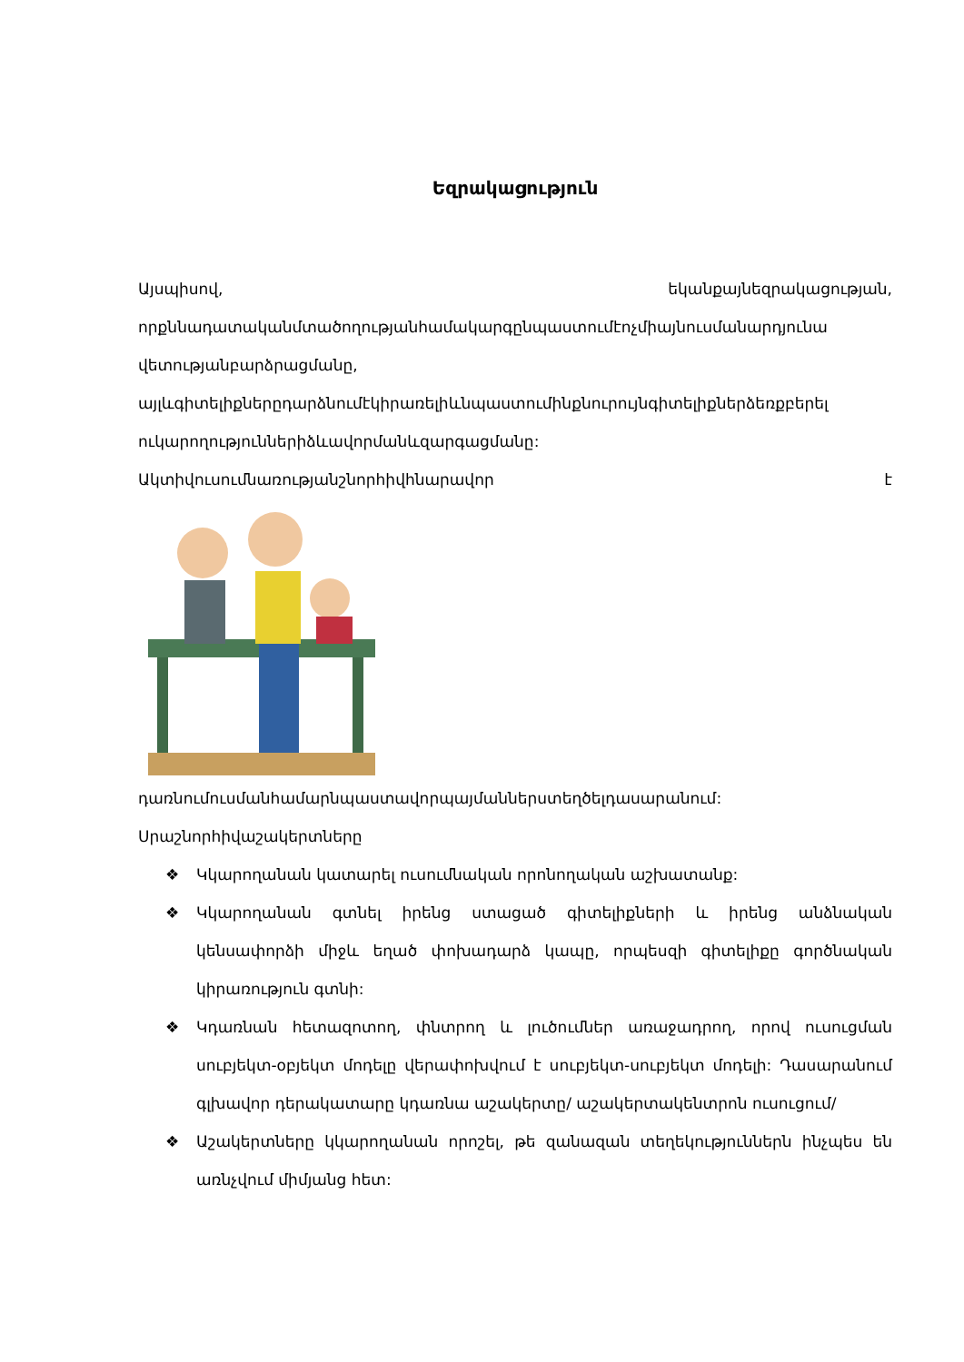Եզրակացություն
Այսպիսով, եկանքայնեզրակացության,
որքննադատականմտածողությանհամակարգընպաստումէոչմիայնուսմանարդյունա
վետությանբարձրացմանը,
այլևգիտելիքներըդարձնումէկիրառելիևնպաստումինքնուրույնգիտելիքներձեռքբերել
ուկարողություններիձևավորմանևզարգացմանը:
Ակտիվուսումնառությանշնորհիվհնարավոր է
դառնումուսմանհամարնպաստավորպայմաններստեղծելդասարանում:
Սրաշնորհիվաշակերտները
❖ Կկարողանան կատարել ուսումնական որոնողական աշխատանք:
❖ Կկարողանան գտնել իրենց ստացած գիտելիքների և իրենց անձնական կենսափորձի միջև եղած փոխադարձ կապը, որպեսզի գիտելիքը գործնական կիրառություն գտնի:
❖ Կդառնան հետազոտող, փնտրող և լուծումներ առաջադրող, որով ուսուցման սուբյեկտ-օբյեկտ մոդելը վերափոխվում է սուբյեկտ-սուբյեկտ մոդելի: Դասարանում գլխավոր դերակատարը կդառնա աշակերտը/ աշակերտակենտրոն ուսուցում/
❖ Աշակերտները կկարողանան որոշել, թե զանազան տեղեկություններն ինչպես են առնչվում միմյանց հետ: